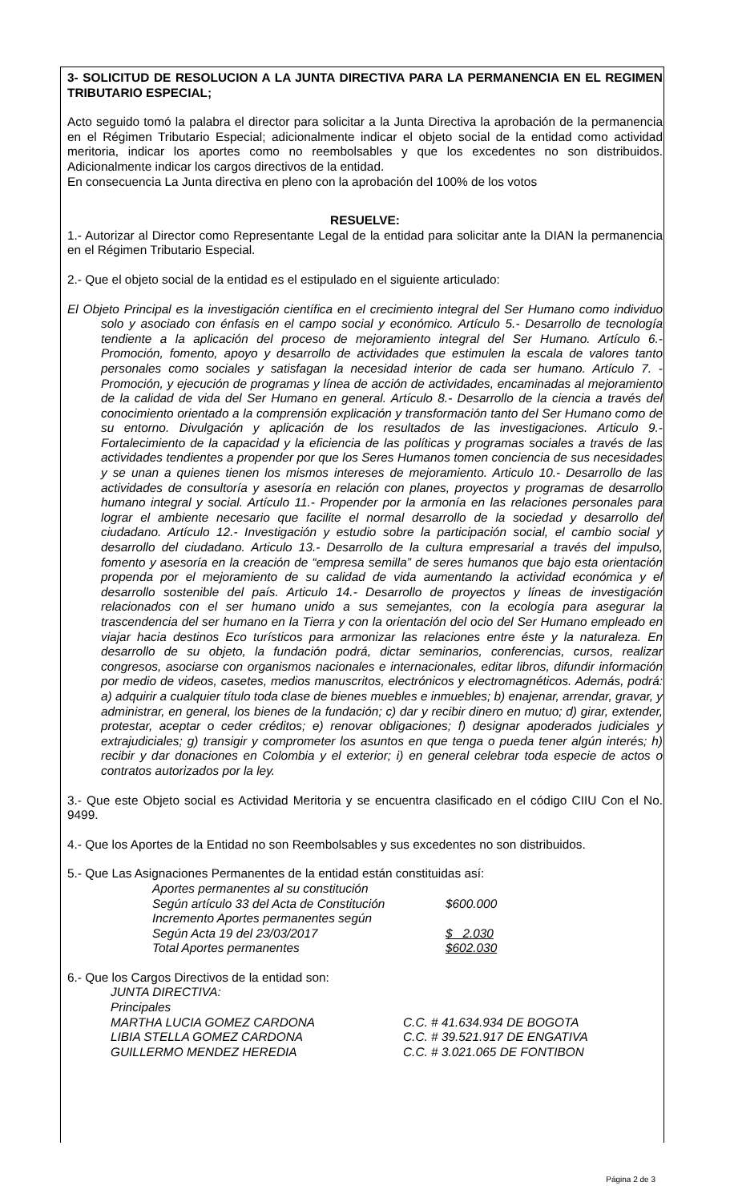3- SOLICITUD DE RESOLUCION A LA JUNTA DIRECTIVA PARA LA PERMANENCIA EN EL REGIMEN TRIBUTARIO ESPECIAL;
Acto seguido tomó la palabra el director para solicitar a la Junta Directiva la aprobación de la permanencia en el Régimen Tributario Especial; adicionalmente indicar el objeto social de la entidad como actividad meritoria, indicar los aportes como no reembolsables y que los excedentes no son distribuidos. Adicionalmente indicar los cargos directivos de la entidad.
En consecuencia La Junta directiva en pleno con la aprobación del 100% de los votos
RESUELVE:
1.- Autorizar al Director como Representante Legal de la entidad para solicitar ante la DIAN la permanencia en el Régimen Tributario Especial.
2.- Que el objeto social de la entidad es el estipulado en el siguiente articulado:
El Objeto Principal es la investigación científica en el crecimiento integral del Ser Humano como individuo solo y asociado con énfasis en el campo social y económico. Artículo 5.- Desarrollo de tecnología tendiente a la aplicación del proceso de mejoramiento integral del Ser Humano. Artículo 6.- Promoción, fomento, apoyo y desarrollo de actividades que estimulen la escala de valores tanto personales como sociales y satisfagan la necesidad interior de cada ser humano. Artículo 7. - Promoción, y ejecución de programas y línea de acción de actividades, encaminadas al mejoramiento de la calidad de vida del Ser Humano en general. Artículo 8.- Desarrollo de la ciencia a través del conocimiento orientado a la comprensión explicación y transformación tanto del Ser Humano como de su entorno. Divulgación y aplicación de los resultados de las investigaciones. Articulo 9.- Fortalecimiento de la capacidad y la eficiencia de las políticas y programas sociales a través de las actividades tendientes a propender por que los Seres Humanos tomen conciencia de sus necesidades y se unan a quienes tienen los mismos intereses de mejoramiento. Articulo 10.- Desarrollo de las actividades de consultoría y asesoría en relación con planes, proyectos y programas de desarrollo humano integral y social. Artículo 11.- Propender por la armonía en las relaciones personales para lograr el ambiente necesario que facilite el normal desarrollo de la sociedad y desarrollo del ciudadano. Artículo 12.- Investigación y estudio sobre la participación social, el cambio social y desarrollo del ciudadano. Articulo 13.- Desarrollo de la cultura empresarial a través del impulso, fomento y asesoría en la creación de “empresa semilla” de seres humanos que bajo esta orientación propenda por el mejoramiento de su calidad de vida aumentando la actividad económica y el desarrollo sostenible del país. Articulo 14.- Desarrollo de proyectos y líneas de investigación relacionados con el ser humano unido a sus semejantes, con la ecología para asegurar la trascendencia del ser humano en la Tierra y con la orientación del ocio del Ser Humano empleado en viajar hacia destinos Eco turísticos para armonizar las relaciones entre éste y la naturaleza. En desarrollo de su objeto, la fundación podrá, dictar seminarios, conferencias, cursos, realizar congresos, asociarse con organismos nacionales e internacionales, editar libros, difundir información por medio de videos, casetes, medios manuscritos, electrónicos y electromagnéticos. Además, podrá: a) adquirir a cualquier título toda clase de bienes muebles e inmuebles; b) enajenar, arrendar, gravar, y administrar, en general, los bienes de la fundación; c) dar y recibir dinero en mutuo; d) girar, extender, protestar, aceptar o ceder créditos; e) renovar obligaciones; f) designar apoderados judiciales y extrajudiciales; g) transigir y comprometer los asuntos en que tenga o pueda tener algún interés; h) recibir y dar donaciones en Colombia y el exterior; i) en general celebrar toda especie de actos o contratos autorizados por la ley.
3.- Que este Objeto social es Actividad Meritoria y se encuentra clasificado en el código CIIU Con el No. 9499.
4.- Que los Aportes de la Entidad no son Reembolsables y sus excedentes no son distribuidos.
5.- Que Las Asignaciones Permanentes de la entidad están constituidas así:
| Aportes permanentes al su constitución | |
| Según artículo 33 del Acta de Constitución | $600.000 |
| Incremento Aportes permanentes según | |
| Según Acta 19 del 23/03/2017 | $ 2.030 |
| Total Aportes permanentes | $602.030 |
6.- Que los Cargos Directivos de la entidad son:
| JUNTA DIRECTIVA: | |
| Principales | |
| MARTHA LUCIA GOMEZ CARDONA | C.C. # 41.634.934 DE BOGOTA |
| LIBIA STELLA GOMEZ CARDONA | C.C. # 39.521.917 DE ENGATIVA |
| GUILLERMO MENDEZ HEREDIA | C.C. # 3.021.065 DE FONTIBON |
Página 2 de 3